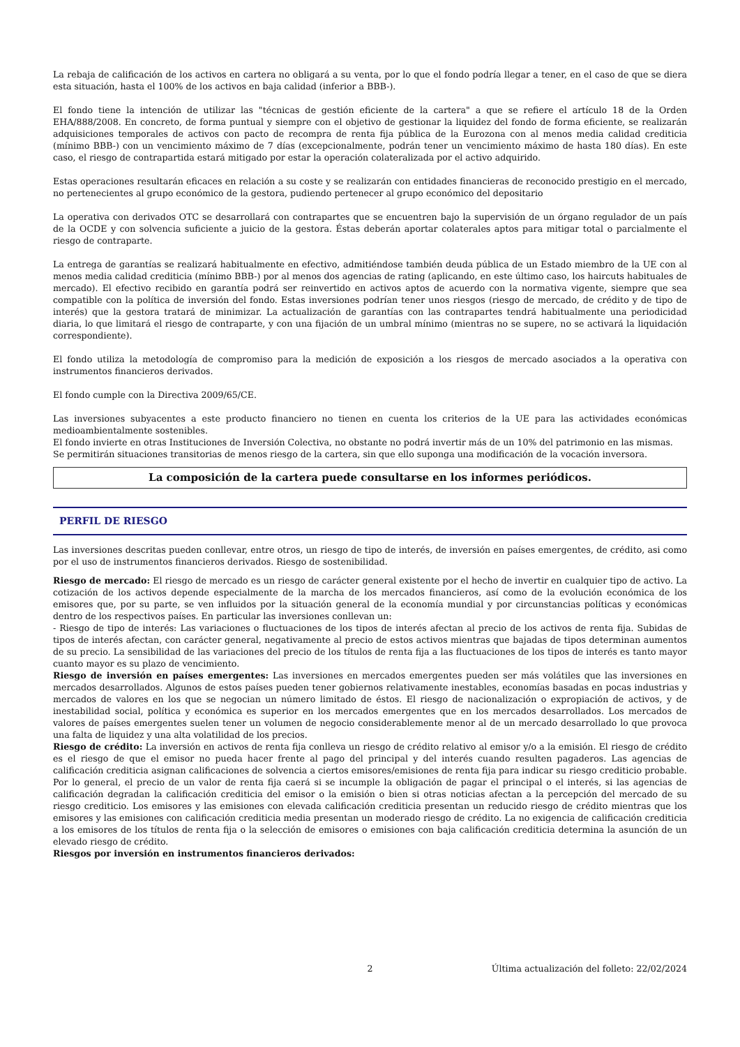La rebaja de calificación de los activos en cartera no obligará a su venta, por lo que el fondo podría llegar a tener, en el caso de que se diera esta situación, hasta el 100% de los activos en baja calidad (inferior a BBB-).
El fondo tiene la intención de utilizar las "técnicas de gestión eficiente de la cartera" a que se refiere el artículo 18 de la Orden EHA/888/2008. En concreto, de forma puntual y siempre con el objetivo de gestionar la liquidez del fondo de forma eficiente, se realizarán adquisiciones temporales de activos con pacto de recompra de renta fija pública de la Eurozona con al menos media calidad crediticia (mínimo BBB-) con un vencimiento máximo de 7 días (excepcionalmente, podrán tener un vencimiento máximo de hasta 180 días). En este caso, el riesgo de contrapartida estará mitigado por estar la operación colateralizada por el activo adquirido.
Estas operaciones resultarán eficaces en relación a su coste y se realizarán con entidades financieras de reconocido prestigio en el mercado, no pertenecientes al grupo económico de la gestora, pudiendo pertenecer al grupo económico del depositario
La operativa con derivados OTC se desarrollará con contrapartes que se encuentren bajo la supervisión de un órgano regulador de un país de la OCDE y con solvencia suficiente a juicio de la gestora. Éstas deberán aportar colaterales aptos para mitigar total o parcialmente el riesgo de contraparte.
La entrega de garantías se realizará habitualmente en efectivo, admitiéndose también deuda pública de un Estado miembro de la UE con al menos media calidad crediticia (mínimo BBB-) por al menos dos agencias de rating (aplicando, en este último caso, los haircuts habituales de mercado). El efectivo recibido en garantía podrá ser reinvertido en activos aptos de acuerdo con la normativa vigente, siempre que sea compatible con la política de inversión del fondo. Estas inversiones podrían tener unos riesgos (riesgo de mercado, de crédito y de tipo de interés) que la gestora tratará de minimizar. La actualización de garantías con las contrapartes tendrá habitualmente una periodicidad diaria, lo que limitará el riesgo de contraparte, y con una fijación de un umbral mínimo (mientras no se supere, no se activará la liquidación correspondiente).
El fondo utiliza la metodología de compromiso para la medición de exposición a los riesgos de mercado asociados a la operativa con instrumentos financieros derivados.
El fondo cumple con la Directiva 2009/65/CE.
Las inversiones subyacentes a este producto financiero no tienen en cuenta los criterios de la UE para las actividades económicas medioambientalmente sostenibles.
El fondo invierte en otras Instituciones de Inversión Colectiva, no obstante no podrá invertir más de un 10% del patrimonio en las mismas.
Se permitirán situaciones transitorias de menos riesgo de la cartera, sin que ello suponga una modificación de la vocación inversora.
La composición de la cartera puede consultarse en los informes periódicos.
PERFIL DE RIESGO
Las inversiones descritas pueden conllevar, entre otros, un riesgo de tipo de interés, de inversión en países emergentes, de crédito, asi como por el uso de instrumentos financieros derivados. Riesgo de sostenibilidad.
Riesgo de mercado: El riesgo de mercado es un riesgo de carácter general existente por el hecho de invertir en cualquier tipo de activo. La cotización de los activos depende especialmente de la marcha de los mercados financieros, así como de la evolución económica de los emisores que, por su parte, se ven influidos por la situación general de la economía mundial y por circunstancias políticas y económicas dentro de los respectivos países. En particular las inversiones conllevan un:
- Riesgo de tipo de interés: Las variaciones o fluctuaciones de los tipos de interés afectan al precio de los activos de renta fija. Subidas de tipos de interés afectan, con carácter general, negativamente al precio de estos activos mientras que bajadas de tipos determinan aumentos de su precio. La sensibilidad de las variaciones del precio de los títulos de renta fija a las fluctuaciones de los tipos de interés es tanto mayor cuanto mayor es su plazo de vencimiento.
Riesgo de inversión en países emergentes: Las inversiones en mercados emergentes pueden ser más volátiles que las inversiones en mercados desarrollados. Algunos de estos países pueden tener gobiernos relativamente inestables, economías basadas en pocas industrias y mercados de valores en los que se negocian un número limitado de éstos. El riesgo de nacionalización o expropiación de activos, y de inestabilidad social, política y económica es superior en los mercados emergentes que en los mercados desarrollados. Los mercados de valores de países emergentes suelen tener un volumen de negocio considerablemente menor al de un mercado desarrollado lo que provoca una falta de liquidez y una alta volatilidad de los precios.
Riesgo de crédito: La inversión en activos de renta fija conlleva un riesgo de crédito relativo al emisor y/o a la emisión. El riesgo de crédito es el riesgo de que el emisor no pueda hacer frente al pago del principal y del interés cuando resulten pagaderos. Las agencias de calificación crediticia asignan calificaciones de solvencia a ciertos emisores/emisiones de renta fija para indicar su riesgo crediticio probable. Por lo general, el precio de un valor de renta fija caerá si se incumple la obligación de pagar el principal o el interés, si las agencias de calificación degradan la calificación crediticia del emisor o la emisión o bien si otras noticias afectan a la percepción del mercado de su riesgo crediticio. Los emisores y las emisiones con elevada calificación crediticia presentan un reducido riesgo de crédito mientras que los emisores y las emisiones con calificación crediticia media presentan un moderado riesgo de crédito. La no exigencia de calificación crediticia a los emisores de los títulos de renta fija o la selección de emisores o emisiones con baja calificación crediticia determina la asunción de un elevado riesgo de crédito.
Riesgos por inversión en instrumentos financieros derivados:
2 Última actualización del folleto: 22/02/2024